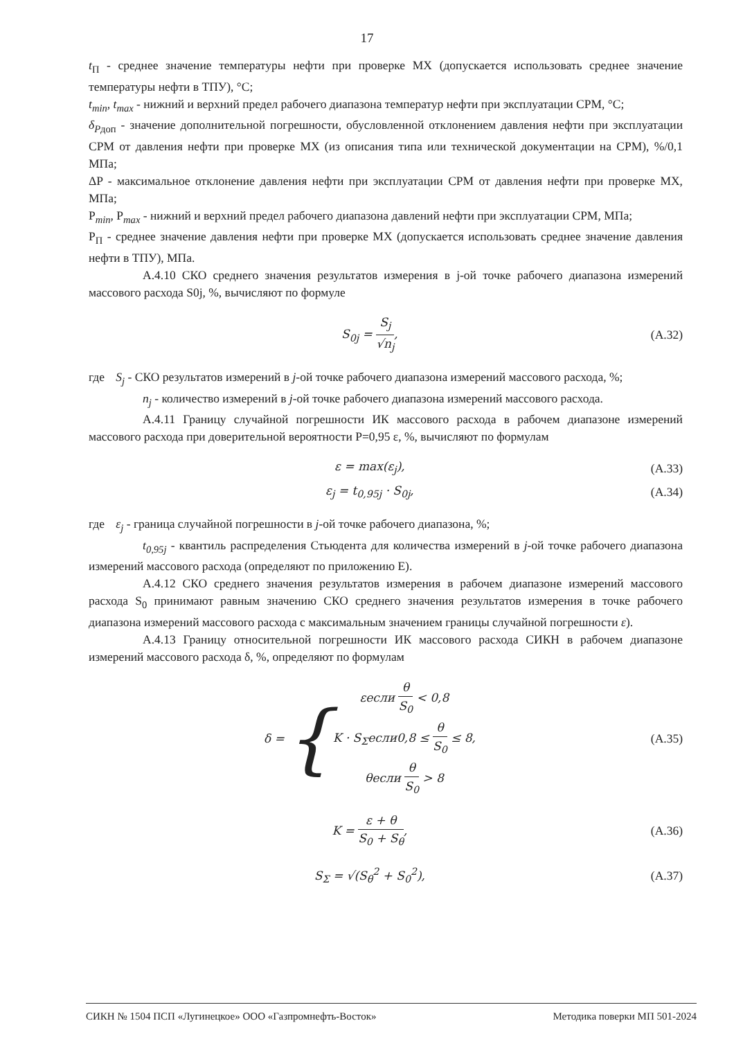17
t<sub>П</sub> - среднее значение температуры нефти при проверке МХ (допускается использовать среднее значение температуры нефти в ТПУ), °С;
t<sub>min</sub>, t<sub>max</sub> - нижний и верхний предел рабочего диапазона температур нефти при эксплуатации СРМ, °С;
δ<sub>P</sub><sub>доп</sub> - значение дополнительной погрешности, обусловленной отклонением давления нефти при эксплуатации СРМ от давления нефти при проверке МХ (из описания типа или технической документации на СРМ), %/0,1 МПа;
ΔP - максимальное отклонение давления нефти при эксплуатации СРМ от давления нефти при проверке МХ, МПа;
P<sub>min</sub>, P<sub>max</sub> - нижний и верхний предел рабочего диапазона давлений нефти при эксплуатации СРМ, МПа;
P<sub>П</sub> - среднее значение давления нефти при проверке МХ (допускается использовать среднее значение давления нефти в ТПУ), МПа.
А.4.10 СКО среднего значения результатов измерения в j-ой точке рабочего диапазона измерений массового расхода S0j, %, вычисляют по формуле
S<sub>0j</sub> = S<sub>j</sub> √n<sub>j</sub>, (А.32)
где S<sub>j</sub> - СКО результатов измерений в j-ой точке рабочего диапазона измерений массового расхода, %;
n<sub>j</sub> - количество измерений в j-ой точке рабочего диапазона измерений массового расхода.
А.4.11 Границу случайной погрешности ИК массового расхода в рабочем диапазоне измерений массового расхода при доверительной вероятности P=0,95 ε, %, вычисляют по формулам
ε = max(ε<sub>j</sub>), (А.33)
ε<sub>j</sub> = t<sub>0,95j</sub> · S<sub>0j</sub>, (А.34)
где ε<sub>j</sub> - граница случайной погрешности в j-ой точке рабочего диапазона, %;
t<sub>0,95j</sub> - квантиль распределения Стьюдента для количества измерений в j-ой точке рабочего диапазона измерений массового расхода (определяют по приложению Е).
А.4.12 СКО среднего значения результатов измерения в рабочем диапазоне измерений массового расхода S<sub>0</sub> принимают равным значению СКО среднего значения результатов измерения в точке рабочего диапазона измерений массового расхода с максимальным значением границы случайной погрешности ε).
А.4.13 Границу относительной погрешности ИК массового расхода СИКН в рабочем диапазоне измерений массового расхода δ, %, определяют по формулам
δ = { εесли θ S<sub>0</sub> < 0,8
K · S<sub>Σ</sub>если0,8 ≤ θ S<sub>0</sub> ≤ 8,
θесли θ S<sub>0</sub> > 8
(А.35)
K = ε + θ S<sub>0</sub> + S<sub>θ</sub>, (А.36)
S<sub>Σ</sub> = √(S<sub>θ</sub><sup>2</sup> + S<sub>0</sub><sup>2</sup>), (А.37)
СИКН № 1504 ПСП «Лугинецкое» ООО «Газпромнефть-Восток» Методика поверки МП 501-2024